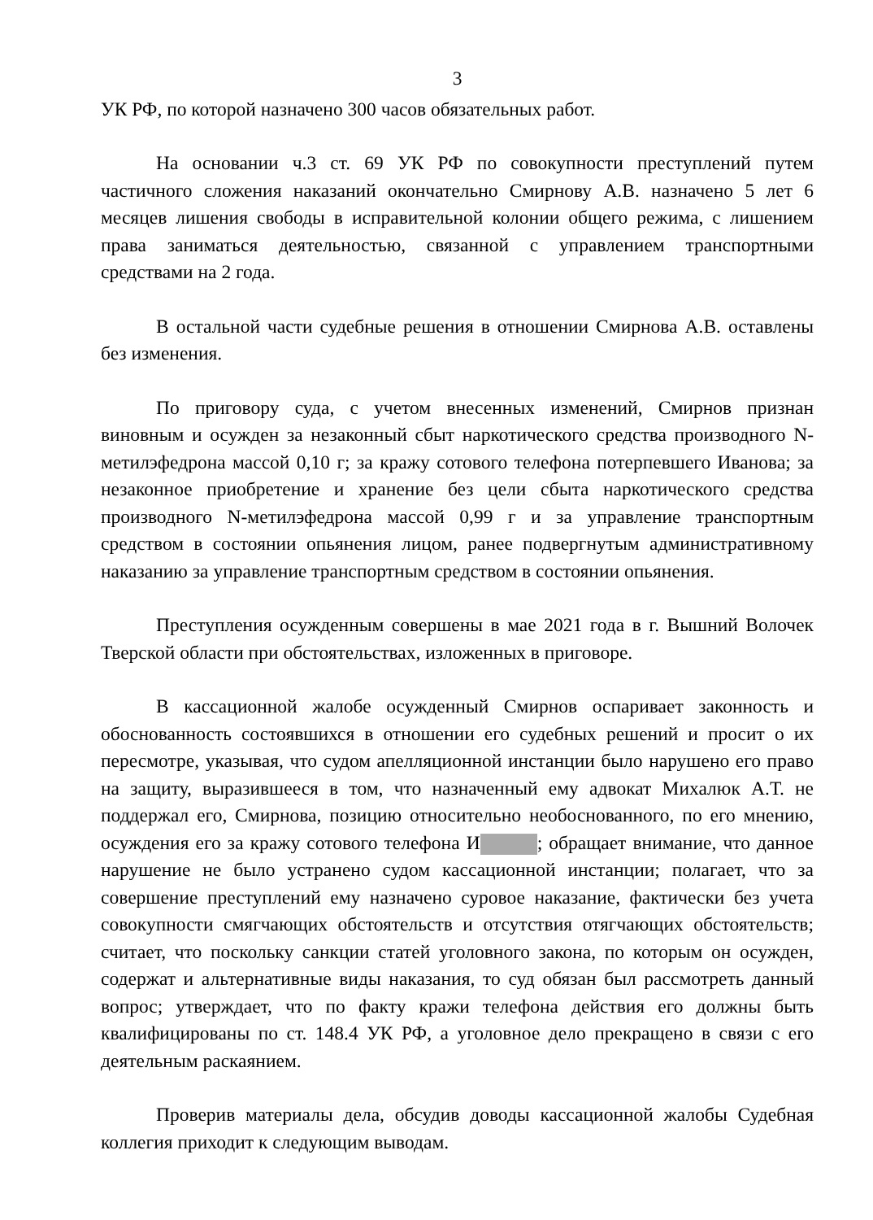3
УК РФ, по которой назначено 300 часов обязательных работ.
На основании ч.3 ст. 69 УК РФ по совокупности преступлений путем частичного сложения наказаний окончательно Смирнову А.В. назначено 5 лет 6 месяцев лишения свободы в исправительной колонии общего режима, с лишением права заниматься деятельностью, связанной с управлением транспортными средствами на 2 года.
В остальной части судебные решения в отношении Смирнова А.В. оставлены без изменения.
По приговору суда, с учетом внесенных изменений, Смирнов признан виновным и осужден за незаконный сбыт наркотического средства производного N-метилэфедрона массой 0,10 г; за кражу сотового телефона потерпевшего Иванова; за незаконное приобретение и хранение без цели сбыта наркотического средства производного N-метилэфедрона массой 0,99 г и за управление транспортным средством в состоянии опьянения лицом, ранее подвергнутым административному наказанию за управление транспортным средством в состоянии опьянения.
Преступления осужденным совершены в мае 2021 года в г. Вышний Волочек Тверской области при обстоятельствах, изложенных в приговоре.
В кассационной жалобе осужденный Смирнов оспаривает законность и обоснованность состоявшихся в отношении его судебных решений и просит о их пересмотре, указывая, что судом апелляционной инстанции было нарушено его право на защиту, выразившееся в том, что назначенный ему адвокат Михалюк А.Т. не поддержал его, Смирнова, позицию относительно необоснованного, по его мнению, осуждения его за кражу сотового телефона И ; обращает внимание, что данное нарушение не было устранено судом кассационной инстанции; полагает, что за совершение преступлений ему назначено суровое наказание, фактически без учета совокупности смягчающих обстоятельств и отсутствия отягчающих обстоятельств; считает, что поскольку санкции статей уголовного закона, по которым он осужден, содержат и альтернативные виды наказания, то суд обязан был рассмотреть данный вопрос; утверждает, что по факту кражи телефона действия его должны быть квалифицированы по ст. 148.4 УК РФ, а уголовное дело прекращено в связи с его деятельным раскаянием.
Проверив материалы дела, обсудив доводы кассационной жалобы Судебная коллегия приходит к следующим выводам.